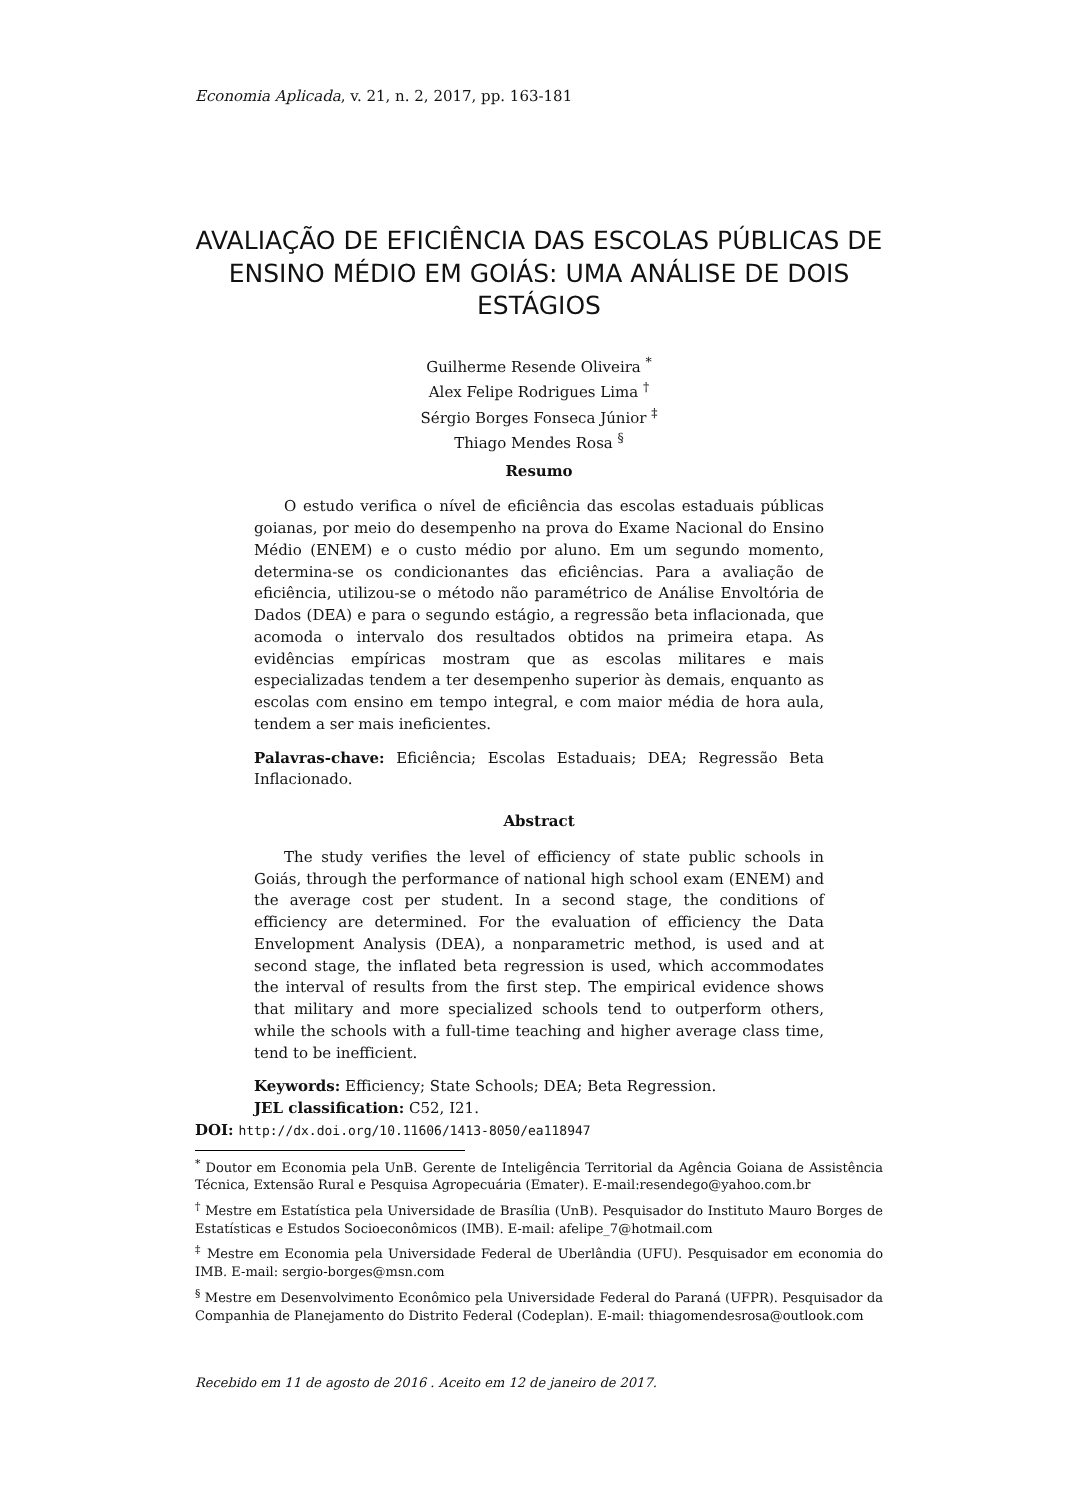Economia Aplicada, v. 21, n. 2, 2017, pp. 163-181
AVALIAÇÃO DE EFICIÊNCIA DAS ESCOLAS PÚBLICAS DE ENSINO MÉDIO EM GOIÁS: UMA ANÁLISE DE DOIS ESTÁGIOS
Guilherme Resende Oliveira <sup>*</sup>
Alex Felipe Rodrigues Lima <sup>†</sup>
Sérgio Borges Fonseca Júnior <sup>‡</sup>
Thiago Mendes Rosa <sup>§</sup>
Resumo
O estudo verifica o nível de eficiência das escolas estaduais públicas goianas, por meio do desempenho na prova do Exame Nacional do Ensino Médio (ENEM) e o custo médio por aluno. Em um segundo momento, determina-se os condicionantes das eficiências. Para a avaliação de eficiência, utilizou-se o método não paramétrico de Análise Envoltória de Dados (DEA) e para o segundo estágio, a regressão beta inflacionada, que acomoda o intervalo dos resultados obtidos na primeira etapa. As evidências empíricas mostram que as escolas militares e mais especializadas tendem a ter desempenho superior às demais, enquanto as escolas com ensino em tempo integral, e com maior média de hora aula, tendem a ser mais ineficientes.
Palavras-chave: Eficiência; Escolas Estaduais; DEA; Regressão Beta Inflacionado.
Abstract
The study verifies the level of efficiency of state public schools in Goiás, through the performance of national high school exam (ENEM) and the average cost per student. In a second stage, the conditions of efficiency are determined. For the evaluation of efficiency the Data Envelopment Analysis (DEA), a nonparametric method, is used and at second stage, the inflated beta regression is used, which accommodates the interval of results from the first step. The empirical evidence shows that military and more specialized schools tend to outperform others, while the schools with a full-time teaching and higher average class time, tend to be inefficient.
Keywords: Efficiency; State Schools; DEA; Beta Regression.
JEL classification: C52, I21.
DOI: http://dx.doi.org/10.11606/1413-8050/ea118947
<sup>*</sup> Doutor em Economia pela UnB. Gerente de Inteligência Territorial da Agência Goiana de Assistência Técnica, Extensão Rural e Pesquisa Agropecuária (Emater). E-mail:resendego@yahoo.com.br
<sup>†</sup> Mestre em Estatística pela Universidade de Brasília (UnB). Pesquisador do Instituto Mauro Borges de Estatísticas e Estudos Socioeconômicos (IMB). E-mail: afelipe_7@hotmail.com
<sup>‡</sup> Mestre em Economia pela Universidade Federal de Uberlândia (UFU). Pesquisador em economia do IMB. E-mail: sergio-borges@msn.com
<sup>§</sup> Mestre em Desenvolvimento Econômico pela Universidade Federal do Paraná (UFPR). Pesquisador da Companhia de Planejamento do Distrito Federal (Codeplan). E-mail: thiagomendesrosa@outlook.com
Recebido em 11 de agosto de 2016 . Aceito em 12 de janeiro de 2017.